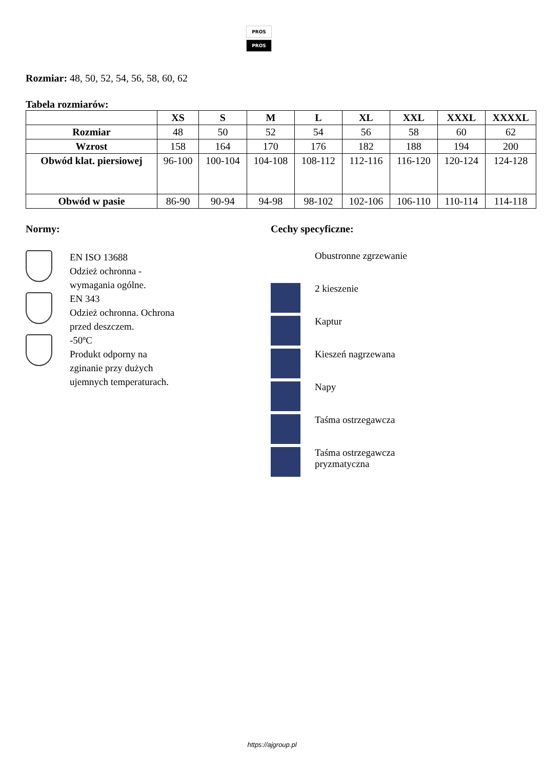PROS
PROS
Rozmiar: 48, 50, 52, 54, 56, 58, 60, 62
Tabela rozmiarów:
| | XS | S | M | L | XL | XXL | XXXL | XXXXL |
| --- | --- | --- | --- | --- | --- | --- | --- | --- |
| Rozmiar | 48 | 50 | 52 | 54 | 56 | 58 | 60 | 62 |
| Wzrost | 158 | 164 | 170 | 176 | 182 | 188 | 194 | 200 |
| Obwód klat. piersiowej | 96-100 | 100-104 | 104-108 | 108-112 | 112-116 | 116-120 | 120-124 | 124-128 |
| Obwód w pasie | 86-90 | 90-94 | 94-98 | 98-102 | 102-106 | 106-110 | 110-114 | 114-118 |
Normy:
EN ISO 13688
Odzież ochronna -
wymagania ogólne.
EN 343
Odzież ochronna. Ochrona
przed deszczem.
-50ºC
Produkt odporny na
zginanie przy dużych
ujemnych temperaturach.
Cechy specyficzne:
Obustronne zgrzewanie
2 kieszenie
Kaptur
Kieszeń nagrzewana
Napy
Taśma ostrzegawcza
Taśma ostrzegawcza
pryzmatyczna
https://ajgroup.pl